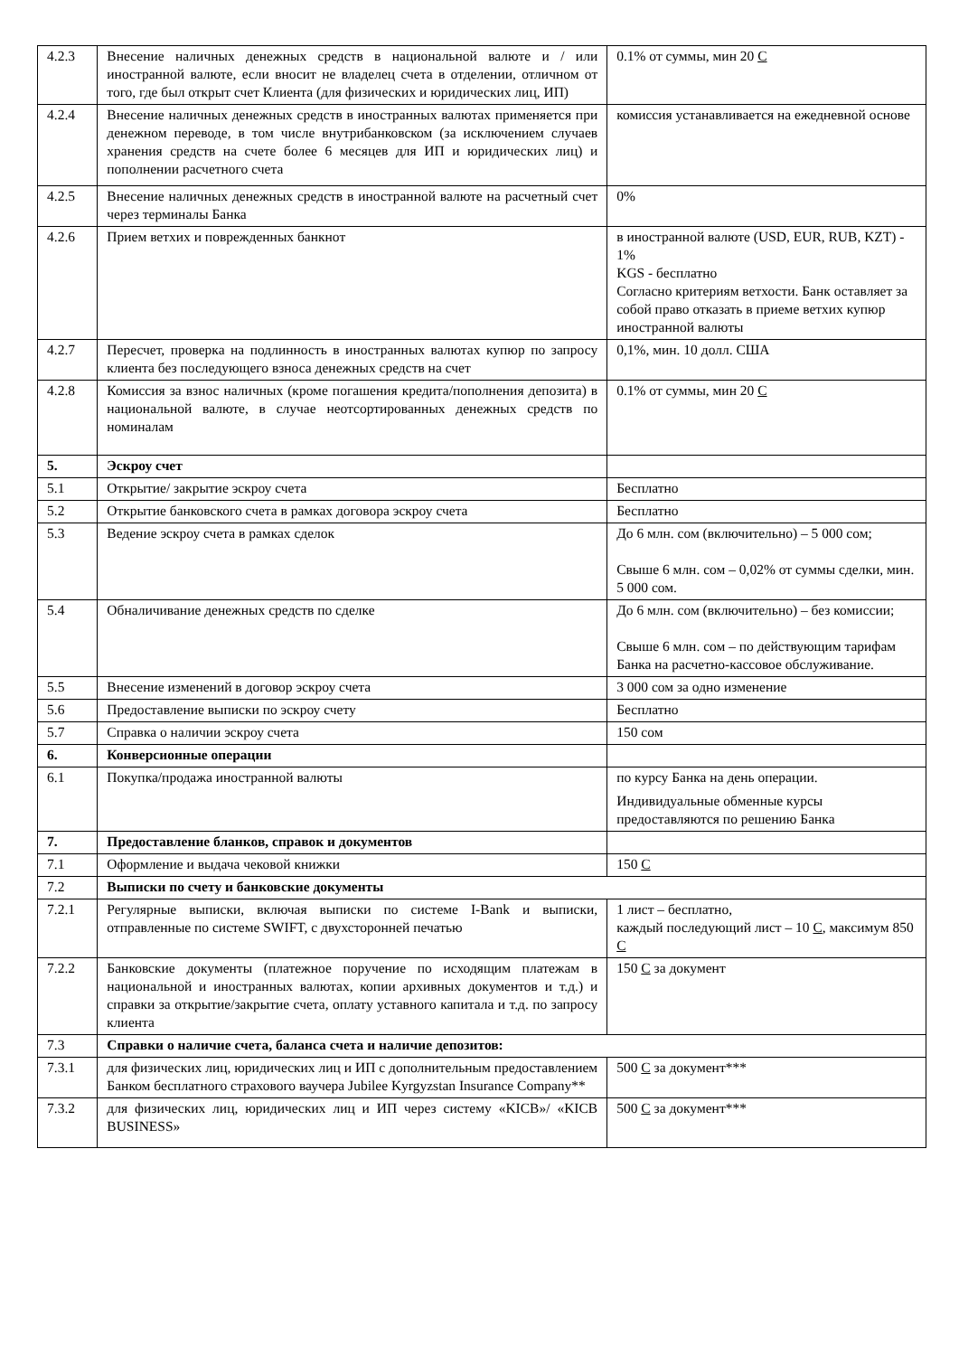| 4.2.3 | Внесение наличных денежных средств в национальной валюте и / или иностранной валюте, если вносит не владелец счета в отделении, отличном от того, где был открыт счет Клиента (для физических и юридических лиц, ИП) | 0.1% от суммы, мин 20 С |
| 4.2.4 | Внесение наличных денежных средств в иностранных валютах применяется при денежном переводе, в том числе внутрибанковском (за исключением случаев хранения средств на счете более 6 месяцев для ИП и юридических лиц) и пополнении расчетного счета | комиссия устанавливается на ежедневной основе |
| 4.2.5 | Внесение наличных денежных средств в иностранной валюте на расчетный счет через терминалы Банка | 0% |
| 4.2.6 | Прием ветхих и поврежденных банкнот | в иностранной валюте (USD, EUR, RUB, KZT) - 1% KGS - бесплатно Согласно критериям ветхости. Банк оставляет за собой право отказать в приеме ветхих купюр иностранной валюты |
| 4.2.7 | Пересчет, проверка на подлинность в иностранных валютах купюр по запросу клиента без последующего взноса денежных средств на счет | 0,1%, мин. 10 долл. США |
| 4.2.8 | Комиссия за взнос наличных (кроме погашения кредита/пополнения депозита) в национальной валюте, в случае неотсортированных денежных средств по номиналам | 0.1% от суммы, мин 20 С |
| 5. | Эскроу счет | |
| 5.1 | Открытие/ закрытие эскроу счета | Бесплатно |
| 5.2 | Открытие банковского счета в рамках договора эскроу счета | Бесплатно |
| 5.3 | Ведение эскроу счета в рамках сделок | До 6 млн. сом (включительно) – 5 000 сом; Свыше 6 млн. сом – 0,02% от суммы сделки, мин. 5 000 сом. |
| 5.4 | Обналичивание денежных средств по сделке | До 6 млн. сом (включительно) – без комиссии; Свыше 6 млн. сом – по действующим тарифам Банка на расчетно-кассовое обслуживание. |
| 5.5 | Внесение изменений в договор эскроу счета | 3 000 сом за одно изменение |
| 5.6 | Предоставление выписки по эскроу счету | Бесплатно |
| 5.7 | Справка о наличии эскроу счета | 150 сом |
| 6. | Конверсионные операции | |
| 6.1 | Покупка/продажа иностранной валюты | по курсу Банка на день операции. Индивидуальные обменные курсы предоставляются по решению Банка |
| 7. | Предоставление бланков, справок и документов | |
| 7.1 | Оформление и выдача чековой книжки | 150 С |
| 7.2 | Выписки по счету и банковские документы | |
| 7.2.1 | Регулярные выписки, включая выписки по системе I-Bank и выписки, отправленные по системе SWIFT, с двухсторонней печатью | 1 лист – бесплатно, каждый последующий лист – 10 С , максимум 850 С |
| 7.2.2 | Банковские документы (платежное поручение по исходящим платежам в национальной и иностранных валютах, копии архивных документов и т.д.) и справки за открытие/закрытие счета, оплату уставного капитала и т.д. по запросу клиента | 150 С за документ |
| 7.3 | Справки о наличие счета, баланса счета и наличие депозитов: | |
| 7.3.1 | для физических лиц, юридических лиц и ИП с дополнительным предоставлением Банком бесплатного страхового ваучера Jubilee Kyrgyzstan Insurance Company** | 500 С за документ*** |
| 7.3.2 | для физических лиц, юридических лиц и ИП через систему «KICB»/ «KICB BUSINESS» | 500 С за документ*** |